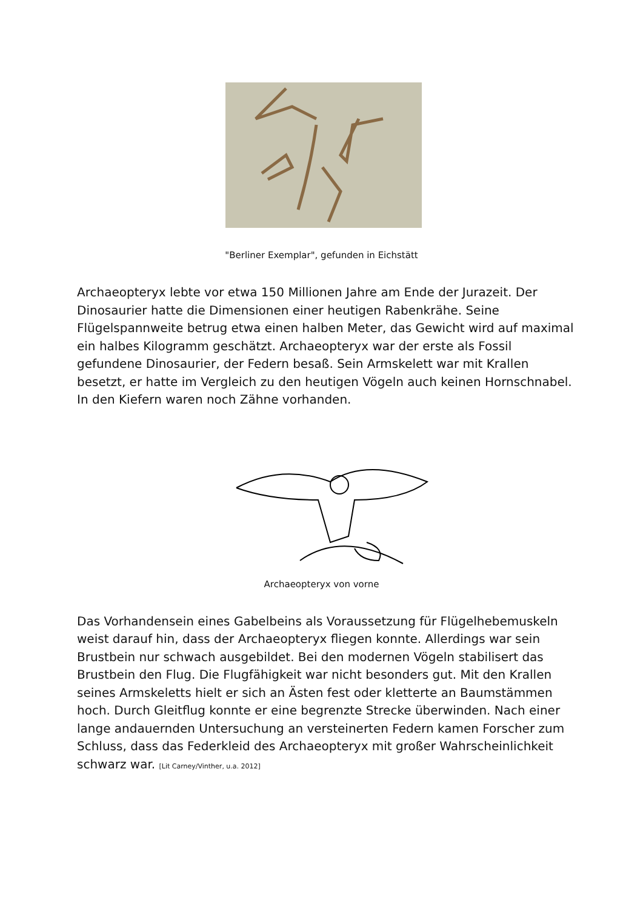"Berliner Exemplar", gefunden in Eichstätt
Archaeopteryx lebte vor etwa 150 Millionen Jahre am Ende der Jurazeit. Der Dinosaurier hatte die Dimensionen einer heutigen Rabenkrähe. Seine Flügelspannweite betrug etwa einen halben Meter, das Gewicht wird auf maximal ein halbes Kilogramm geschätzt. Archaeopteryx war der erste als Fossil gefundene Dinosaurier, der Federn besaß. Sein Armskelett war mit Krallen besetzt, er hatte im Vergleich zu den heutigen Vögeln auch keinen Hornschnabel. In den Kiefern waren noch Zähne vorhanden.
Archaeopteryx von vorne
Das Vorhandensein eines Gabelbeins als Voraussetzung für Flügelhebemuskeln weist darauf hin, dass der Archaeopteryx fliegen konnte. Allerdings war sein Brustbein nur schwach ausgebildet. Bei den modernen Vögeln stabilisert das Brustbein den Flug. Die Flugfähigkeit war nicht besonders gut. Mit den Krallen seines Armskeletts hielt er sich an Ästen fest oder kletterte an Baumstämmen hoch. Durch Gleitflug konnte er eine begrenzte Strecke überwinden. Nach einer lange andauernden Untersuchung an versteinerten Federn kamen Forscher zum Schluss, dass das Federkleid des Archaeopteryx mit großer Wahrscheinlichkeit schwarz war. [Lit Carney/Vinther, u.a. 2012]